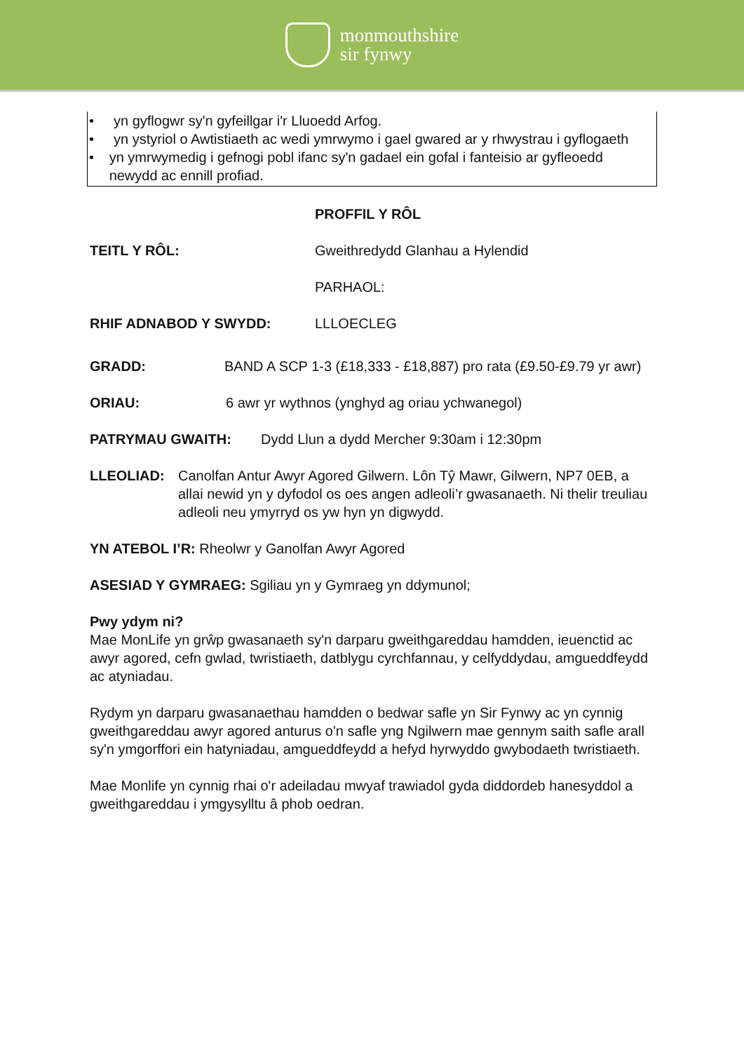monmouthshire
sir fynwy
• yn gyflogwr sy'n gyfeillgar i'r Lluoedd Arfog.
• yn ystyriol o Awtistiaeth ac wedi ymrwymo i gael gwared ar y rhwystrau i gyflogaeth
• yn ymrwymedig i gefnogi pobl ifanc sy'n gadael ein gofal i fanteisio ar gyfleoedd newydd ac ennill profiad.
PROFFIL Y RÔL
TEITL Y RÔL: Gweithredydd Glanhau a Hylendid
PARHAOL:
RHIF ADNABOD Y SWYDD: LLLOECLEG
GRADD: BAND A SCP 1-3 (£18,333 - £18,887) pro rata (£9.50-£9.79 yr awr)
ORIAU: 6 awr yr wythnos (ynghyd ag oriau ychwanegol)
PATRYMAU GWAITH: Dydd Llun a dydd Mercher 9:30am i 12:30pm
LLEOLIAD: Canolfan Antur Awyr Agored Gilwern. Lôn Tŷ Mawr, Gilwern, NP7 0EB, a allai newid yn y dyfodol os oes angen adleoli’r gwasanaeth. Ni thelir treuliau adleoli neu ymyrryd os yw hyn yn digwydd.
YN ATEBOL I’R: Rheolwr y Ganolfan Awyr Agored
ASESIAD Y GYMRAEG: Sgiliau yn y Gymraeg yn ddymunol;
Pwy ydym ni?
Mae MonLife yn grŵp gwasanaeth sy'n darparu gweithgareddau hamdden, ieuenctid ac awyr agored, cefn gwlad, twristiaeth, datblygu cyrchfannau, y celfyddydau, amgueddfeydd ac atyniadau.
Rydym yn darparu gwasanaethau hamdden o bedwar safle yn Sir Fynwy ac yn cynnig gweithgareddau awyr agored anturus o'n safle yng Ngilwern mae gennym saith safle arall sy'n ymgorffori ein hatyniadau, amgueddfeydd a hefyd hyrwyddo gwybodaeth twristiaeth.
Mae Monlife yn cynnig rhai o'r adeiladau mwyaf trawiadol gyda diddordeb hanesyddol a gweithgareddau i ymgysylltu â phob oedran.